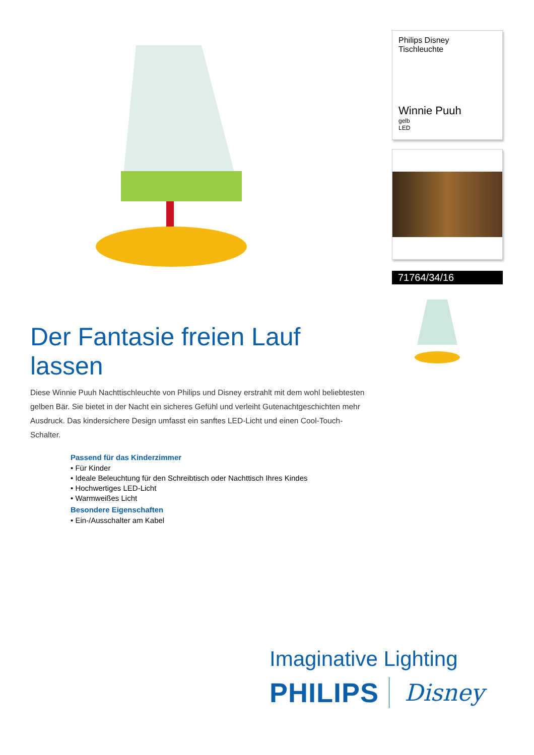Der Fantasie freien Lauf lassen
Diese Winnie Puuh Nachttischleuchte von Philips und Disney erstrahlt mit dem wohl beliebtesten gelben Bär. Sie bietet in der Nacht ein sicheres Gefühl und verleiht Gutenachtgeschichten mehr Ausdruck. Das kindersichere Design umfasst ein sanftes LED-Licht und einen Cool-Touch-Schalter.
Passend für das Kinderzimmer
• Für Kinder
• Ideale Beleuchtung für den Schreibtisch oder Nachttisch Ihres Kindes
• Hochwertiges LED-Licht
• Warmweißes Licht
Besondere Eigenschaften
• Ein-/Ausschalter am Kabel
Philips Disney
Tischleuchte
Winnie Puuh
gelb
LED
71764/34/16
Imaginative Lighting
PHILIPS Disney